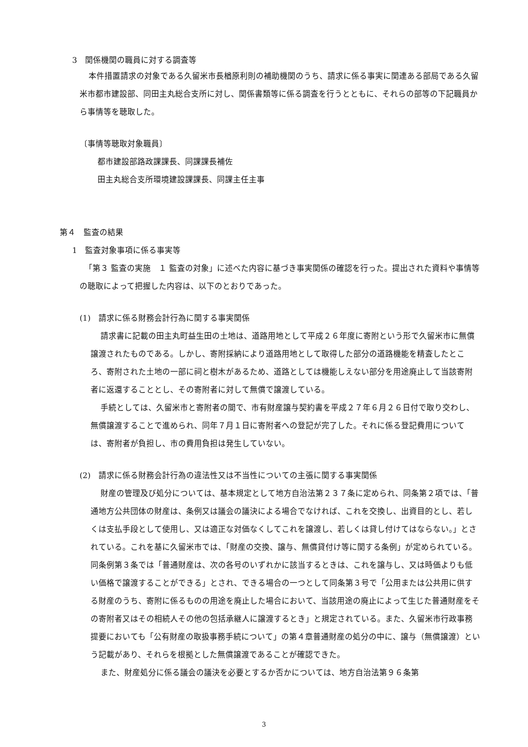3　関係機関の職員に対する調査等
本件措置請求の対象である久留米市長楢原利則の補助機関のうち、請求に係る事実に関連ある部局である久留米市都市建設部、同田主丸総合支所に対し、関係書類等に係る調査を行うとともに、それらの部等の下記職員から事情等を聴取した。
〔事情等聴取対象職員〕
都市建設部路政課課長、同課課長補佐
田主丸総合支所環境建設課課長、同課主任主事
第４　監査の結果
1　監査対象事項に係る事実等
「第３ 監査の実施　１ 監査の対象」に述べた内容に基づき事実関係の確認を行った。提出された資料や事情等の聴取によって把握した内容は、以下のとおりであった。
(1)　請求に係る財務会計行為に関する事実関係
請求書に記載の田主丸町益生田の土地は、道路用地として平成２６年度に寄附という形で久留米市に無償譲渡されたものである。しかし、寄附採納により道路用地として取得した部分の道路機能を精査したところ、寄附された土地の一部に祠と樹木があるため、道路としては機能しえない部分を用途廃止して当該寄附者に返還することとし、その寄附者に対して無償で譲渡している。
手続としては、久留米市と寄附者の間で、市有財産譲与契約書を平成２７年６月２６日付で取り交わし、無償譲渡することで進められ、同年７月１日に寄附者への登記が完了した。それに係る登記費用については、寄附者が負担し、市の費用負担は発生していない。
(2)　請求に係る財務会計行為の違法性又は不当性についての主張に関する事実関係
財産の管理及び処分については、基本規定として地方自治法第２３７条に定められ、同条第２項では、「普通地方公共団体の財産は、条例又は議会の議決による場合でなければ、これを交換し、出資目的とし、若しくは支払手段として使用し、又は適正な対価なくしてこれを譲渡し、若しくは貸し付けてはならない。」とされている。これを基に久留米市では、「財産の交換、譲与、無償貸付け等に関する条例」が定められている。同条例第３条では「普通財産は、次の各号のいずれかに該当するときは、これを譲与し、又は時価よりも低い価格で譲渡することができる」とされ、できる場合の一つとして同条第３号で「公用または公共用に供する財産のうち、寄附に係るものの用途を廃止した場合において、当該用途の廃止によって生じた普通財産をその寄附者又はその相続人その他の包括承継人に譲渡するとき」と規定されている。また、久留米市行政事務提要においても「公有財産の取扱事務手続について」の第４章普通財産の処分の中に、譲与（無償譲渡）という記載があり、それらを根拠とした無償譲渡であることが確認できた。
また、財産処分に係る議会の議決を必要とするか否かについては、地方自治法第９６条第
3